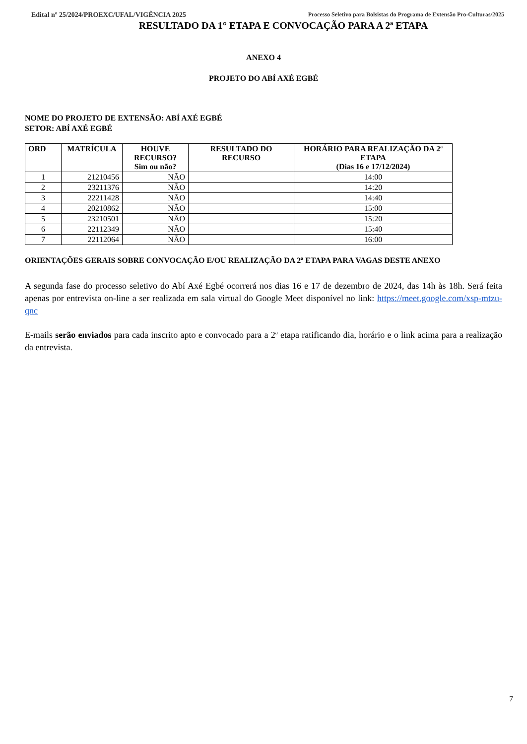Edital nº 25/2024/PROEXC/UFAL/VIGÊNCIA 2025 Processo Seletivo para Bolsistas do Programa de Extensão Pro-Culturas/2025
RESULTADO DA 1° ETAPA E CONVOCAÇÃO PARA A 2ª ETAPA
ANEXO 4
PROJETO DO ABÍ AXÉ EGBÉ
NOME DO PROJETO DE EXTENSÃO: ABÍ AXÉ EGBÉ
SETOR: ABÍ AXÉ EGBÉ
| ORD | MATRÍCULA | HOUVE RECURSO? Sim ou não? | RESULTADO DO RECURSO | HORÁRIO PARA REALIZAÇÃO DA 2ª ETAPA (Dias 16 e 17/12/2024) |
| --- | --- | --- | --- | --- |
| 1 | 21210456 | NÃO | | 14:00 |
| 2 | 23211376 | NÃO | | 14:20 |
| 3 | 22211428 | NÃO | | 14:40 |
| 4 | 20210862 | NÃO | | 15:00 |
| 5 | 23210501 | NÃO | | 15:20 |
| 6 | 22112349 | NÃO | | 15:40 |
| 7 | 22112064 | NÃO | | 16:00 |
ORIENTAÇÕES GERAIS SOBRE CONVOCAÇÃO E/OU REALIZAÇÃO DA 2ª ETAPA PARA VAGAS DESTE ANEXO
A segunda fase do processo seletivo do Abí Axé Egbé ocorrerá nos dias 16 e 17 de dezembro de 2024, das 14h às 18h. Será feita apenas por entrevista on-line a ser realizada em sala virtual do Google Meet disponível no link: https://meet.google.com/xsp-mtzu-qnc
E-mails serão enviados para cada inscrito apto e convocado para a 2ª etapa ratificando dia, horário e o link acima para a realização da entrevista.
7